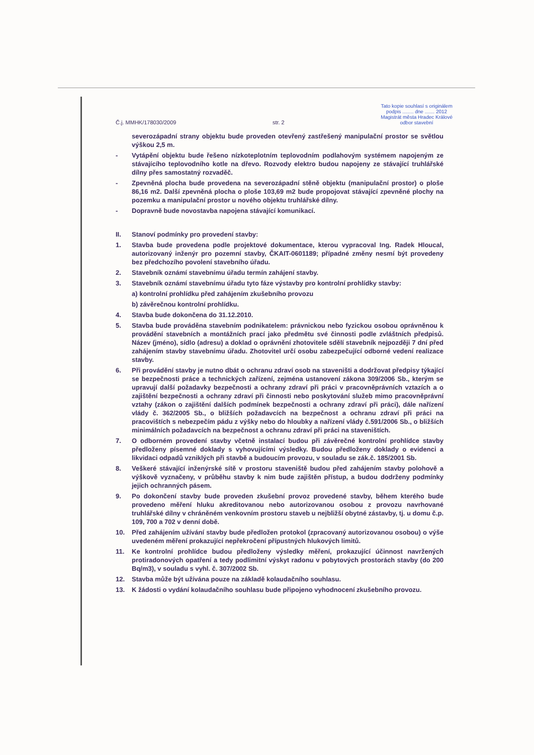Č.j. MMHK/178030/2009 str. 2
Tato kopie souhlasí s originálem
podpis ........ dne ....... 2012
Magistrát města Hradec Králové
odbor stavební
severozápadní strany objektu bude proveden otevřený zastřešený manipulační prostor se světlou výškou 2,5 m.
- Vytápění objektu bude řešeno nízkoteplotním teplovodním podlahovým systémem napojeným ze stávajícího teplovodního kotle na dřevo. Rozvody elektro budou napojeny ze stávající truhlářské dílny přes samostatný rozvaděč.
- Zpevněná plocha bude provedena na severozápadní stěně objektu (manipulační prostor) o ploše 86,16 m2. Další zpevněná plocha o ploše 103,69 m2 bude propojovat stávající zpevněné plochy na pozemku a manipulační prostor u nového objektu truhlářské dílny.
- Dopravně bude novostavba napojena stávající komunikací.
II. Stanoví podmínky pro provedení stavby:
1. Stavba bude provedena podle projektové dokumentace, kterou vypracoval Ing. Radek Hloucal, autorizovaný inženýr pro pozemní stavby, ČKAIT-0601189; případné změny nesmí být provedeny bez předchozího povolení stavebního úřadu.
2. Stavebník oznámí stavebnímu úřadu termín zahájení stavby.
3. Stavebník oznámí stavebnímu úřadu tyto fáze výstavby pro kontrolní prohlídky stavby:
a) kontrolní prohlídku před zahájením zkušebního provozu
b) závěrečnou kontrolní prohlídku.
4. Stavba bude dokončena do 31.12.2010.
5. Stavba bude prováděna stavebním podnikatelem: právnickou nebo fyzickou osobou oprávněnou k provádění stavebních a montážních prací jako předmětu své činnosti podle zvláštních předpisů. Název (jméno), sídlo (adresu) a doklad o oprávnění zhotovitele sdělí stavebník nejpozději 7 dní před zahájením stavby stavebnímu úřadu. Zhotovitel určí osobu zabezpečující odborné vedení realizace stavby.
6. Při provádění stavby je nutno dbát o ochranu zdraví osob na staveništi a dodržovat předpisy týkající se bezpečnosti práce a technických zařízení, zejména ustanovení zákona 309/2006 Sb., kterým se upravují další požadavky bezpečnosti a ochrany zdraví při práci v pracovněprávních vztazích a o zajištění bezpečnosti a ochrany zdraví při činnosti nebo poskytování služeb mimo pracovněprávní vztahy (zákon o zajištění dalších podmínek bezpečnosti a ochrany zdraví při práci), dále nařízení vlády č. 362/2005 Sb., o bližších požadavcích na bezpečnost a ochranu zdraví při práci na pracovištích s nebezpečím pádu z výšky nebo do hloubky a nařízení vlády č.591/2006 Sb., o bližších minimálních požadavcích na bezpečnost a ochranu zdraví při práci na staveništích.
7. O odborném provedení stavby včetně instalací budou při závěrečné kontrolní prohlídce stavby předloženy písemné doklady s vyhovujícími výsledky. Budou předloženy doklady o evidenci a likvidaci odpadů vzniklých při stavbě a budoucím provozu, v souladu se zák.č. 185/2001 Sb.
8. Veškeré stávající inženýrské sítě v prostoru staveniště budou před zahájením stavby polohově a výškově vyznačeny, v průběhu stavby k nim bude zajištěn přístup, a budou dodrženy podmínky jejich ochranných pásem.
9. Po dokončení stavby bude proveden zkušební provoz provedené stavby, během kterého bude provedeno měření hluku akreditovanou nebo autorizovanou osobou z provozu navrhované truhlářské dílny v chráněném venkovním prostoru staveb u nejbližší obytné zástavby, tj. u domu č.p. 109, 700 a 702 v denní době.
10. Před zahájením užívání stavby bude předložen protokol (zpracovaný autorizovanou osobou) o výše uvedeném měření prokazující nepřekročení přípustných hlukových limitů.
11. Ke kontrolní prohlídce budou předloženy výsledky měření, prokazující účinnost navržených protiradonových opatření a tedy podlimitní výskyt radonu v pobytových prostorách stavby (do 200 Bq/m3), v souladu s vyhl. č. 307/2002 Sb.
12. Stavba může být užívána pouze na základě kolaudačního souhlasu.
13. K žádosti o vydání kolaudačního souhlasu bude připojeno vyhodnocení zkušebního provozu.